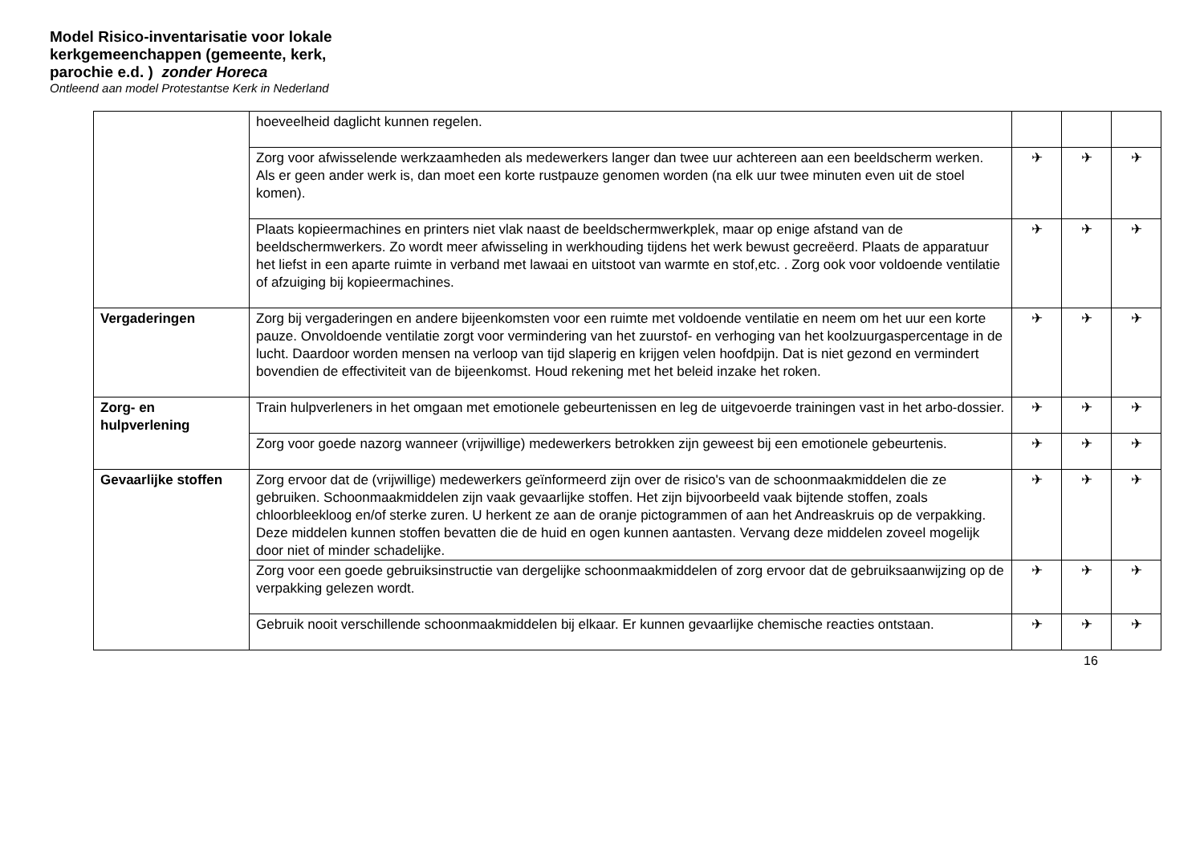Model Risico-inventarisatie voor lokale
kerkgemeenchappen (gemeente, kerk,
parochie e.d. ) zonder Horeca
Ontleend aan model Protestantse Kerk in Nederland
| | hoeveelheid daglicht kunnen regelen. | | | |
| | Zorg voor afwisselende werkzaamheden als medewerkers langer dan twee uur achtereen aan een beeldscherm werken. Als er geen ander werk is, dan moet een korte rustpauze genomen worden (na elk uur twee minuten even uit de stoel komen). | ✈ | ✈ | ✈ |
| | Plaats kopieermachines en printers niet vlak naast de beeldschermwerkplek, maar op enige afstand van de beeldschermwerkers. Zo wordt meer afwisseling in werkhouding tijdens het werk bewust gecreëerd. Plaats de apparatuur het liefst in een aparte ruimte in verband met lawaai en uitstoot van warmte en stof,etc. . Zorg ook voor voldoende ventilatie of afzuiging bij kopieermachines. | ✈ | ✈ | ✈ |
| Vergaderingen | Zorg bij vergaderingen en andere bijeenkomsten voor een ruimte met voldoende ventilatie en neem om het uur een korte pauze. Onvoldoende ventilatie zorgt voor vermindering van het zuurstof- en verhoging van het koolzuurgaspercentage in de lucht. Daardoor worden mensen na verloop van tijd slaperig en krijgen velen hoofdpijn. Dat is niet gezond en vermindert bovendien de effectiviteit van de bijeenkomst. Houd rekening met het beleid inzake het roken. | ✈ | ✈ | ✈ |
| Zorg- en hulpverlening | Train hulpverleners in het omgaan met emotionele gebeurtenissen en leg de uitgevoerde trainingen vast in het arbo-dossier. | ✈ | ✈ | ✈ |
| | Zorg voor goede nazorg wanneer (vrijwillige) medewerkers betrokken zijn geweest bij een emotionele gebeurtenis. | ✈ | ✈ | ✈ |
| Gevaarlijke stoffen | Zorg ervoor dat de (vrijwillige) medewerkers geïnformeerd zijn over de risico's van de schoonmaakmiddelen die ze gebruiken. Schoonmaakmiddelen zijn vaak gevaarlijke stoffen. Het zijn bijvoorbeeld vaak bijtende stoffen, zoals chloorbleekloog en/of sterke zuren. U herkent ze aan de oranje pictogrammen of aan het Andreaskruis op de verpakking. Deze middelen kunnen stoffen bevatten die de huid en ogen kunnen aantasten. Vervang deze middelen zoveel mogelijk door niet of minder schadelijke. | ✈ | ✈ | ✈ |
| | Zorg voor een goede gebruiksinstructie van dergelijke schoonmaakmiddelen of zorg ervoor dat de gebruiksaanwijzing op de verpakking gelezen wordt. | ✈ | ✈ | ✈ |
| | Gebruik nooit verschillende schoonmaakmiddelen bij elkaar. Er kunnen gevaarlijke chemische reacties ontstaan. | ✈ | ✈ | ✈ |
16